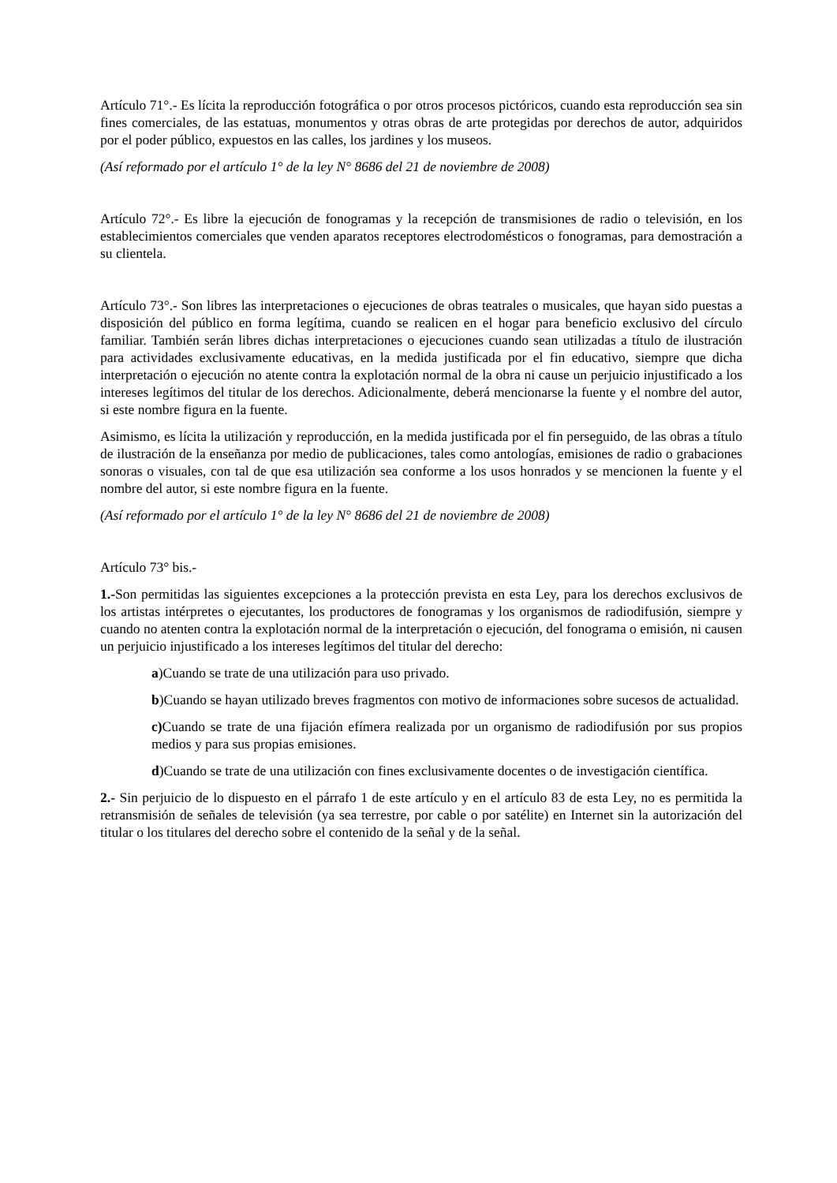Artículo 71°.- Es lícita la reproducción fotográfica o por otros procesos pictóricos, cuando esta reproducción sea sin fines comerciales, de las estatuas, monumentos y otras obras de arte protegidas por derechos de autor, adquiridos por el poder público, expuestos en las calles, los jardines y los museos.
(Así reformado por el artículo 1° de la ley N° 8686 del 21 de noviembre de 2008)
Artículo 72°.- Es libre la ejecución de fonogramas y la recepción de transmisiones de radio o televisión, en los establecimientos comerciales que venden aparatos receptores electrodomésticos o fonogramas, para demostración a su clientela.
Artículo 73°.- Son libres las interpretaciones o ejecuciones de obras teatrales o musicales, que hayan sido puestas a disposición del público en forma legítima, cuando se realicen en el hogar para beneficio exclusivo del círculo familiar. También serán libres dichas interpretaciones o ejecuciones cuando sean utilizadas a título de ilustración para actividades exclusivamente educativas, en la medida justificada por el fin educativo, siempre que dicha interpretación o ejecución no atente contra la explotación normal de la obra ni cause un perjuicio injustificado a los intereses legítimos del titular de los derechos. Adicionalmente, deberá mencionarse la fuente y el nombre del autor, si este nombre figura en la fuente.
Asimismo, es lícita la utilización y reproducción, en la medida justificada por el fin perseguido, de las obras a título de ilustración de la enseñanza por medio de publicaciones, tales como antologías, emisiones de radio o grabaciones sonoras o visuales, con tal de que esa utilización sea conforme a los usos honrados y se mencionen la fuente y el nombre del autor, si este nombre figura en la fuente.
(Así reformado por el artículo 1° de la ley N° 8686 del 21 de noviembre de 2008)
Artículo 73° bis.-
1.-Son permitidas las siguientes excepciones a la protección prevista en esta Ley, para los derechos exclusivos de los artistas intérpretes o ejecutantes, los productores de fonogramas y los organismos de radiodifusión, siempre y cuando no atenten contra la explotación normal de la interpretación o ejecución, del fonograma o emisión, ni causen un perjuicio injustificado a los intereses legítimos del titular del derecho:
a)Cuando se trate de una utilización para uso privado.
b)Cuando se hayan utilizado breves fragmentos con motivo de informaciones sobre sucesos de actualidad.
c) Cuando se trate de una fijación efímera realizada por un organismo de radiodifusión por sus propios medios y para sus propias emisiones.
d)Cuando se trate de una utilización con fines exclusivamente docentes o de investigación científica.
2.- Sin perjuicio de lo dispuesto en el párrafo 1 de este artículo y en el artículo 83 de esta Ley, no es permitida la retransmisión de señales de televisión (ya sea terrestre, por cable o por satélite) en Internet sin la autorización del titular o los titulares del derecho sobre el contenido de la señal y de la señal.